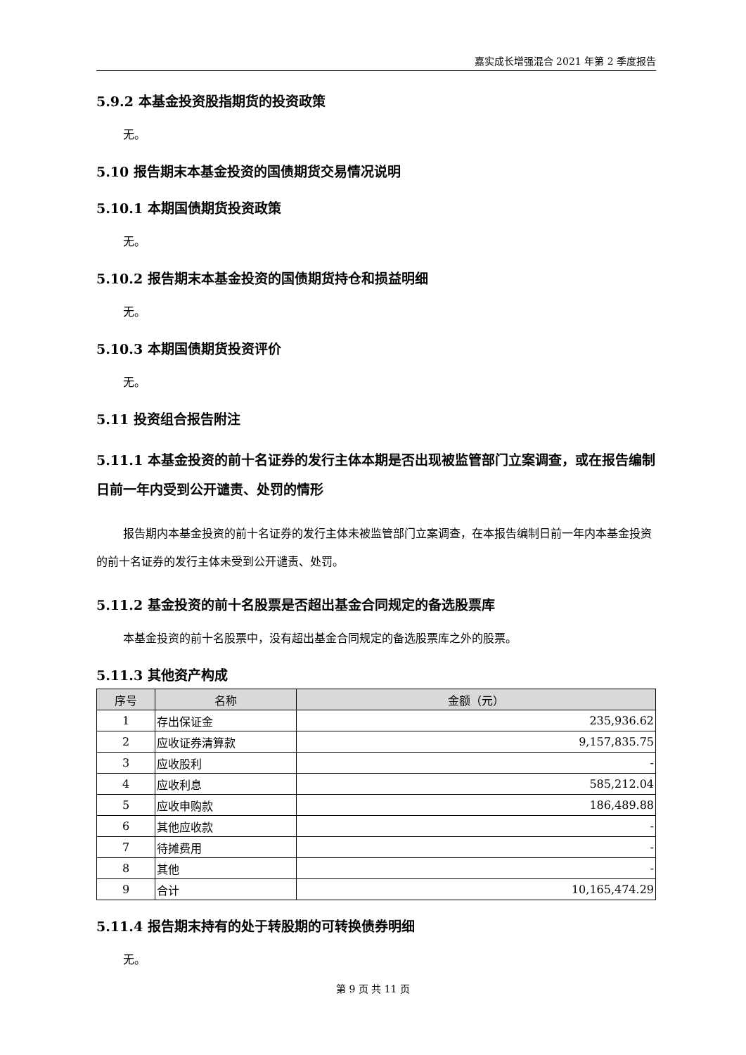嘉实成长增强混合 2021 年第 2 季度报告
5.9.2 本基金投资股指期货的投资政策
无。
5.10 报告期末本基金投资的国债期货交易情况说明
5.10.1 本期国债期货投资政策
无。
5.10.2 报告期末本基金投资的国债期货持仓和损益明细
无。
5.10.3 本期国债期货投资评价
无。
5.11 投资组合报告附注
5.11.1 本基金投资的前十名证券的发行主体本期是否出现被监管部门立案调查，或在报告编制日前一年内受到公开谴责、处罚的情形
报告期内本基金投资的前十名证券的发行主体未被监管部门立案调查，在本报告编制日前一年内本基金投资的前十名证券的发行主体未受到公开谴责、处罚。
5.11.2 基金投资的前十名股票是否超出基金合同规定的备选股票库
本基金投资的前十名股票中，没有超出基金合同规定的备选股票库之外的股票。
5.11.3 其他资产构成
| 序号 | 名称 | 金额（元） |
| --- | --- | --- |
| 1 | 存出保证金 | 235,936.62 |
| 2 | 应收证券清算款 | 9,157,835.75 |
| 3 | 应收股利 | - |
| 4 | 应收利息 | 585,212.04 |
| 5 | 应收申购款 | 186,489.88 |
| 6 | 其他应收款 | - |
| 7 | 待摊费用 | - |
| 8 | 其他 | - |
| 9 | 合计 | 10,165,474.29 |
5.11.4 报告期末持有的处于转股期的可转换债券明细
无。
第 9 页 共 11 页